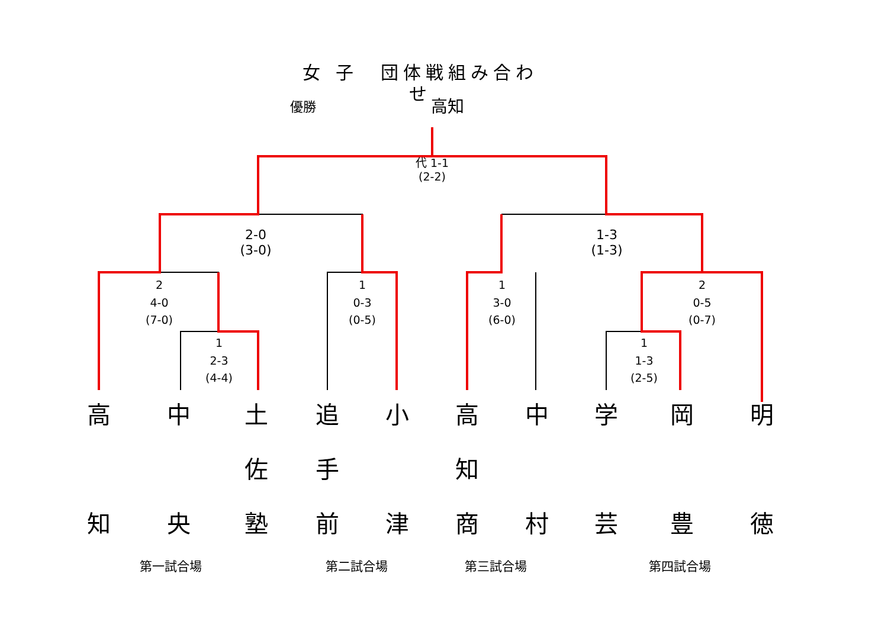女 子　団体戦組み合わせ
優勝 高知
代 1-1
(2-2)
2-0
(3-0)
1-3
(1-3)
2
4-0
(7-0)
1
0-3
(0-5)
1
3-0
(6-0)
2
0-5
(0-7)
1
2-3
(4-4)
1
1-3
(2-5)
高
知
中
央
土
佐
塾
追
手
前
小
津
高
知
商
中
村
学
芸
岡
豊
明
徳
第一試合場 第二試合場 第三試合場 第四試合場